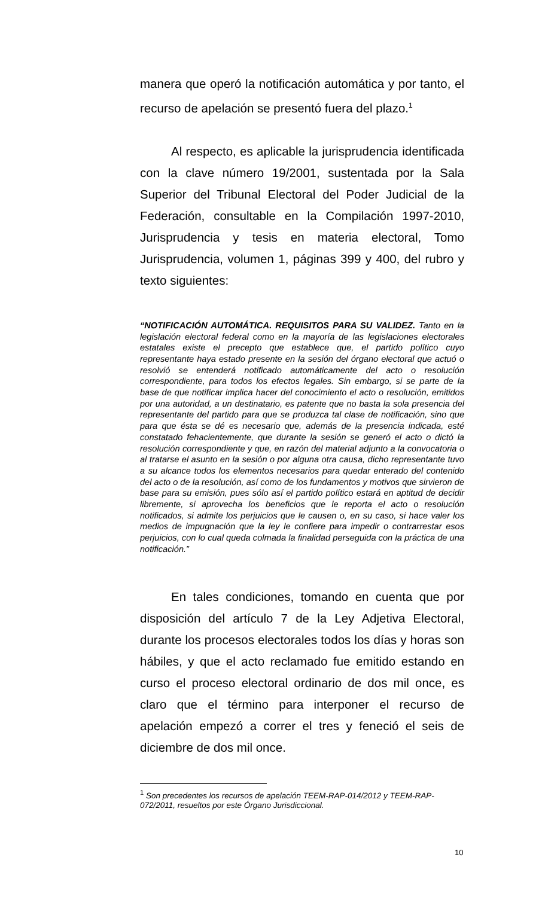manera que operó la notificación automática y por tanto, el recurso de apelación se presentó fuera del plazo.<sup>1</sup>
Al respecto, es aplicable la jurisprudencia identificada con la clave número 19/2001, sustentada por la Sala Superior del Tribunal Electoral del Poder Judicial de la Federación, consultable en la Compilación 1997-2010, Jurisprudencia y tesis en materia electoral, Tomo Jurisprudencia, volumen 1, páginas 399 y 400, del rubro y texto siguientes:
“NOTIFICACIÓN AUTOMÁTICA. REQUISITOS PARA SU VALIDEZ. Tanto en la legislación electoral federal como en la mayoría de las legislaciones electorales estatales existe el precepto que establece que, el partido político cuyo representante haya estado presente en la sesión del órgano electoral que actuó o resolvió se entenderá notificado automáticamente del acto o resolución correspondiente, para todos los efectos legales. Sin embargo, si se parte de la base de que notificar implica hacer del conocimiento el acto o resolución, emitidos por una autoridad, a un destinatario, es patente que no basta la sola presencia del representante del partido para que se produzca tal clase de notificación, sino que para que ésta se dé es necesario que, además de la presencia indicada, esté constatado fehacientemente, que durante la sesión se generó el acto o dictó la resolución correspondiente y que, en razón del material adjunto a la convocatoria o al tratarse el asunto en la sesión o por alguna otra causa, dicho representante tuvo a su alcance todos los elementos necesarios para quedar enterado del contenido del acto o de la resolución, así como de los fundamentos y motivos que sirvieron de base para su emisión, pues sólo así el partido político estará en aptitud de decidir libremente, si aprovecha los beneficios que le reporta el acto o resolución notificados, si admite los perjuicios que le causen o, en su caso, si hace valer los medios de impugnación que la ley le confiere para impedir o contrarrestar esos perjuicios, con lo cual queda colmada la finalidad perseguida con la práctica de una notificación.”
En tales condiciones, tomando en cuenta que por disposición del artículo 7 de la Ley Adjetiva Electoral, durante los procesos electorales todos los días y horas son hábiles, y que el acto reclamado fue emitido estando en curso el proceso electoral ordinario de dos mil once, es claro que el término para interponer el recurso de apelación empezó a correr el tres y feneció el seis de diciembre de dos mil once.
<sup>1</sup> Son precedentes los recursos de apelación TEEM-RAP-014/2012 y TEEM-RAP-072/2011, resueltos por este Órgano Jurisdiccional.
10